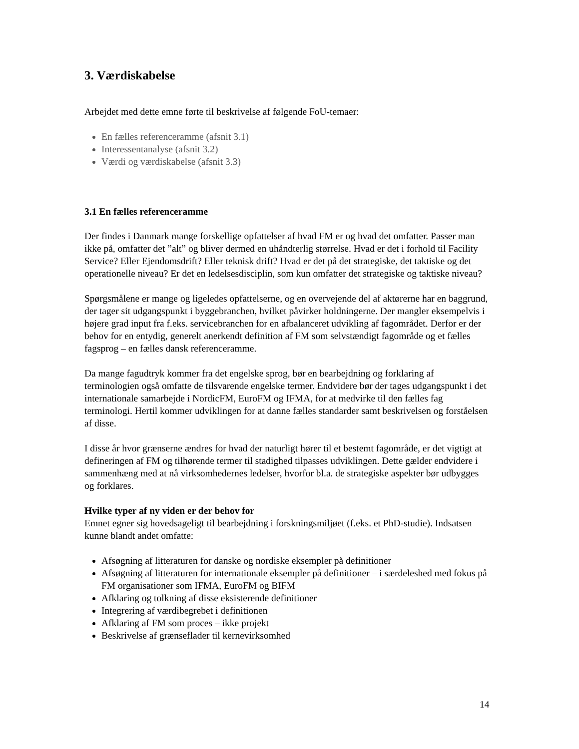3. Værdiskabelse
Arbejdet med dette emne førte til beskrivelse af følgende FoU-temaer:
En fælles referenceramme (afsnit 3.1)
Interessentanalyse (afsnit 3.2)
Værdi og værdiskabelse (afsnit 3.3)
3.1 En fælles referenceramme
Der findes i Danmark mange forskellige opfattelser af hvad FM er og hvad det omfatter. Passer man ikke på, omfatter det ”alt” og bliver dermed en uhåndterlig størrelse. Hvad er det i forhold til Facility Service? Eller Ejendomsdrift? Eller teknisk drift? Hvad er det på det strategiske, det taktiske og det operationelle niveau? Er det en ledelsesdisciplin, som kun omfatter det strategiske og taktiske niveau?
Spørgsmålene er mange og ligeledes opfattelserne, og en overvejende del af aktørerne har en baggrund, der tager sit udgangspunkt i byggebranchen, hvilket påvirker holdningerne. Der mangler eksempelvis i højere grad input fra f.eks. servicebranchen for en afbalanceret udvikling af fagområdet. Derfor er der behov for en entydig, generelt anerkendt definition af FM som selvstændigt fagområde og et fælles fagsprog – en fælles dansk referenceramme.
Da mange fagudtryk kommer fra det engelske sprog, bør en bearbejdning og forklaring af terminologien også omfatte de tilsvarende engelske termer. Endvidere bør der tages udgangspunkt i det internationale samarbejde i NordicFM, EuroFM og IFMA, for at medvirke til den fælles fag terminologi. Hertil kommer udviklingen for at danne fælles standarder samt beskrivelsen og forståelsen af disse.
I disse år hvor grænserne ændres for hvad der naturligt hører til et bestemt fagområde, er det vigtigt at defineringen af FM og tilhørende termer til stadighed tilpasses udviklingen. Dette gælder endvidere i sammenhæng med at nå virksomhedernes ledelser, hvorfor bl.a. de strategiske aspekter bør udbygges og forklares.
Hvilke typer af ny viden er der behov for
Emnet egner sig hovedsageligt til bearbejdning i forskningsmiljøet (f.eks. et PhD-studie). Indsatsen kunne blandt andet omfatte:
Afsøgning af litteraturen for danske og nordiske eksempler på definitioner
Afsøgning af litteraturen for internationale eksempler på definitioner – i særdeleshed med fokus på FM organisationer som IFMA, EuroFM og BIFM
Afklaring og tolkning af disse eksisterende definitioner
Integrering af værdibegrebet i definitionen
Afklaring af FM som proces – ikke projekt
Beskrivelse af grænseflader til kernevirksomhed
14